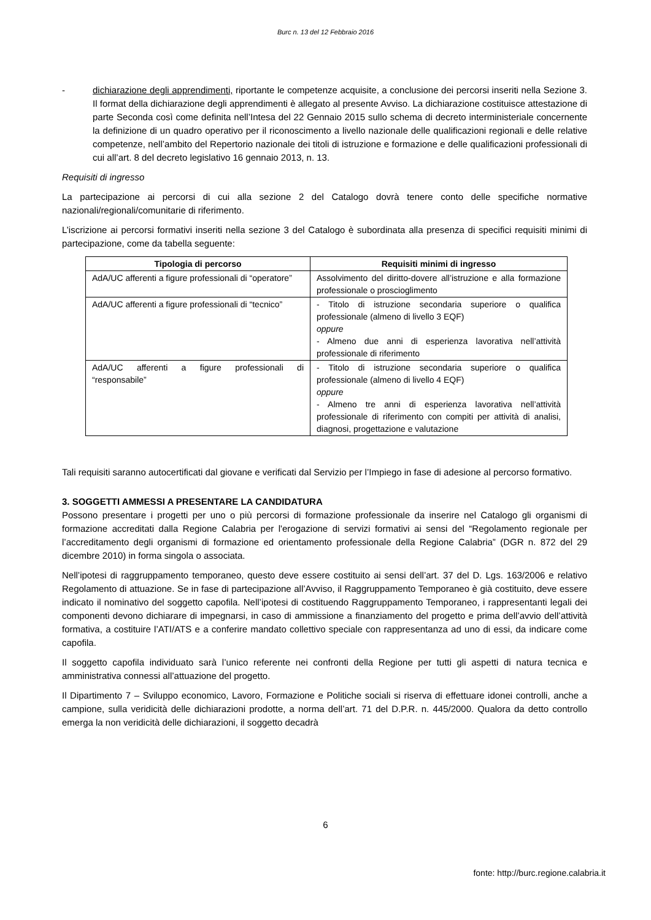Burc n. 13 del 12 Febbraio 2016
- dichiarazione degli apprendimenti, riportante le competenze acquisite, a conclusione dei percorsi inseriti nella Sezione 3. Il format della dichiarazione degli apprendimenti è allegato al presente Avviso. La dichiarazione costituisce attestazione di parte Seconda così come definita nell’Intesa del 22 Gennaio 2015 sullo schema di decreto interministeriale concernente la definizione di un quadro operativo per il riconoscimento a livello nazionale delle qualificazioni regionali e delle relative competenze, nell’ambito del Repertorio nazionale dei titoli di istruzione e formazione e delle qualificazioni professionali di cui all’art. 8 del decreto legislativo 16 gennaio 2013, n. 13.
Requisiti di ingresso
La partecipazione ai percorsi di cui alla sezione 2 del Catalogo dovrà tenere conto delle specifiche normative nazionali/regionali/comunitarie di riferimento.
L’iscrizione ai percorsi formativi inseriti nella sezione 3 del Catalogo è subordinata alla presenza di specifici requisiti minimi di partecipazione, come da tabella seguente:
| Tipologia di percorso | Requisiti minimi di ingresso |
| --- | --- |
| AdA/UC afferenti a figure professionali di “operatore” | Assolvimento del diritto-dovere all’istruzione e alla formazione professionale o proscioglimento |
| AdA/UC afferenti a figure professionali di “tecnico” | - Titolo di istruzione secondaria superiore o qualifica professionale (almeno di livello 3 EQF) oppure - Almeno due anni di esperienza lavorativa nell’attività professionale di riferimento |
| AdA/UC afferenti a figure professionali di “responsabile” | - Titolo di istruzione secondaria superiore o qualifica professionale (almeno di livello 4 EQF) oppure - Almeno tre anni di esperienza lavorativa nell’attività professionale di riferimento con compiti per attività di analisi, diagnosi, progettazione e valutazione |
Tali requisiti saranno autocertificati dal giovane e verificati dal Servizio per l’Impiego in fase di adesione al percorso formativo.
3. SOGGETTI AMMESSI A PRESENTARE LA CANDIDATURA
Possono presentare i progetti per uno o più percorsi di formazione professionale da inserire nel Catalogo gli organismi di formazione accreditati dalla Regione Calabria per l'erogazione di servizi formativi ai sensi del “Regolamento regionale per l’accreditamento degli organismi di formazione ed orientamento professionale della Regione Calabria” (DGR n. 872 del 29 dicembre 2010) in forma singola o associata.
Nell’ipotesi di raggruppamento temporaneo, questo deve essere costituito ai sensi dell’art. 37 del D. Lgs. 163/2006 e relativo Regolamento di attuazione. Se in fase di partecipazione all’Avviso, il Raggruppamento Temporaneo è già costituito, deve essere indicato il nominativo del soggetto capofila. Nell’ipotesi di costituendo Raggruppamento Temporaneo, i rappresentanti legali dei componenti devono dichiarare di impegnarsi, in caso di ammissione a finanziamento del progetto e prima dell’avvio dell’attività formativa, a costituire l’ATI/ATS e a conferire mandato collettivo speciale con rappresentanza ad uno di essi, da indicare come capofila.
Il soggetto capofila individuato sarà l’unico referente nei confronti della Regione per tutti gli aspetti di natura tecnica e amministrativa connessi all’attuazione del progetto.
Il Dipartimento 7 – Sviluppo economico, Lavoro, Formazione e Politiche sociali si riserva di effettuare idonei controlli, anche a campione, sulla veridicità delle dichiarazioni prodotte, a norma dell’art. 71 del D.P.R. n. 445/2000. Qualora da detto controllo emerga la non veridicità delle dichiarazioni, il soggetto decadrà
6
fonte: http://burc.regione.calabria.it